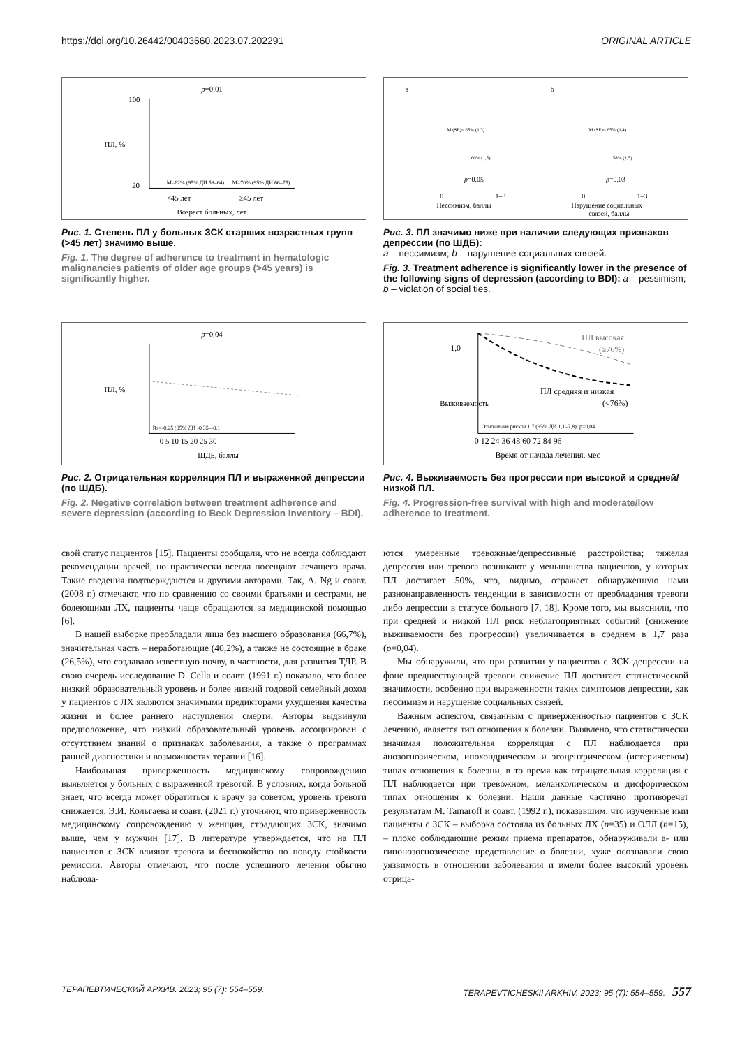https://doi.org/10.26442/00403660.2023.07.202291 ORIGINAL ARTICLE
p=0,01
100
20
M=62% (95% ДИ 59–64)
M=70% (95% ДИ 66–75)
<45 лет
≥45 лет
Возраст больных, лет
ПЛ, %
Рис. 1. Степень ПЛ у больных ЗСК старших возрастных групп (>45 лет) значимо выше.
Fig. 1. The degree of adherence to treatment in hematologic malignancies patients of older age groups (>45 years) is significantly higher.
a
b
p=0,05
p=0,03
M (SE)= 65% (1,3)
60% (1,5)
M (SE)= 65% (1,4)
58% (1,5)
0
1–3
0
1–3
Пессимизм, баллы
Нарушение социальных
связей, баллы
Рис. 3. ПЛ значимо ниже при наличии следующих признаков депрессии (по ШДБ):
a – пессимизм; b – нарушение социальных связей.
Fig. 3. Treatment adherence is significantly lower in the presence of the following signs of depression (according to BDI): a – pessimism; b – violation of social ties.
p=0,04
Rs=-0,25 (95% ДИ -0,35–-0,1
0 5 10 15 20 25 30
ШДБ, баллы
ПЛ, %
Рис. 2. Отрицательная корреляция ПЛ и выраженной депрессии (по ШДБ).
Fig. 2. Negative correlation between treatment adherence and severe depression (according to Beck Depression Inventory – BDI).
ПЛ высокая
(≥76%)
ПЛ средняя и низкая
(<76%)
Отношение рисков 1,7 (95% ДИ 1,1–7,8); p=0,04
0 12 24 36 48 60 72 84 96
Время от начала лечения, мес
1,0
Выживаемость
Рис. 4. Выживаемость без прогрессии при высокой и средней/низкой ПЛ.
Fig. 4. Progression-free survival with high and moderate/low adherence to treatment.
свой статус пациентов [15]. Пациенты сообщали, что не всегда соблюдают рекомендации врачей, но практически всегда посещают лечащего врача. Такие сведения подтверждаются и другими авторами. Так, A. Ng и соавт. (2008 г.) отмечают, что по сравнению со своими братьями и сестрами, не болеющими ЛХ, пациенты чаще обращаются за медицинской помощью [6].
В нашей выборке преобладали лица без высшего образования (66,7%), значительная часть – неработающие (40,2%), а также не состоящие в браке (26,5%), что создавало известную почву, в частности, для развития ТДР. В свою очередь исследование D. Cella и соавт. (1991 г.) показало, что более низкий образовательный уровень и более низкий годовой семейный доход у пациентов с ЛХ являются значимыми предикторами ухудшения качества жизни и более раннего наступления смерти. Авторы выдвинули предположение, что низкий образовательный уровень ассоциирован с отсутствием знаний о признаках заболевания, а также о программах ранней диагностики и возможностях терапии [16].
Наибольшая приверженность медицинскому сопровождению выявляется у больных с выраженной тревогой. В условиях, когда больной знает, что всегда может обратиться к врачу за советом, уровень тревоги снижается. Э.И. Кольгаева и соавт. (2021 г.) уточняют, что приверженность медицинскому сопровождению у женщин, страдающих ЗСК, значимо выше, чем у мужчин [17]. В литературе утверждается, что на ПЛ пациентов с ЗСК влияют тревога и беспокойство по поводу стойкости ремиссии. Авторы отмечают, что после успешного лечения обычно наблюда-
ются умеренные тревожные/депрессивные расстройства; тяжелая депрессия или тревога возникают у меньшинства пациентов, у которых ПЛ достигает 50%, что, видимо, отражает обнаруженную нами разнонаправленность тенденции в зависимости от преобладания тревоги либо депрессии в статусе больного [7, 18]. Кроме того, мы выяснили, что при средней и низкой ПЛ риск неблагоприятных событий (снижение выживаемости без прогрессии) увеличивается в среднем в 1,7 раза (p=0,04).
Мы обнаружили, что при развитии у пациентов с ЗСК депрессии на фоне предшествующей тревоги снижение ПЛ достигает статистической значимости, особенно при выраженности таких симптомов депрессии, как пессимизм и нарушение социальных связей.
Важным аспектом, связанным с приверженностью пациентов с ЗСК лечению, является тип отношения к болезни. Выявлено, что статистически значимая положительная корреляция с ПЛ наблюдается при анозогнозическом, ипохондрическом и эгоцентрическом (истерическом) типах отношения к болезни, в то время как отрицательная корреляция с ПЛ наблюдается при тревожном, меланхолическом и дисфорическом типах отношения к болезни. Наши данные частично противоречат результатам M. Tamaroff и соавт. (1992 г.), показавшим, что изученные ими пациенты с ЗСК – выборка состояла из больных ЛХ (n=35) и ОЛЛ (n=15), – плохо соблюдающие режим приема препаратов, обнаруживали а- или гипонозогнозическое представление о болезни, хуже осознавали свою уязвимость в отношении заболевания и имели более высокий уровень отрица-
ТЕРАПЕВТИЧЕСКИЙ АРХИВ. 2023; 95 (7): 554–559. TERAPEVTICHESKII ARKHIV. 2023; 95 (7): 554–559. 557